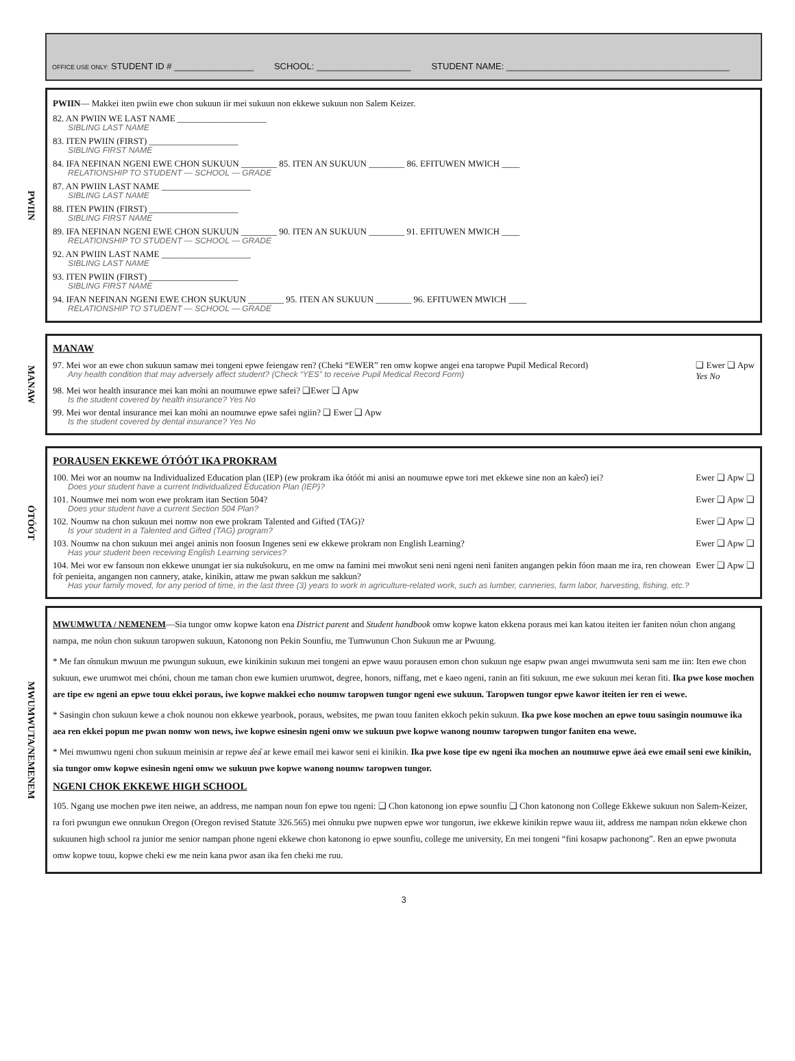OFFICE USE ONLY: STUDENT ID # ________________ SCHOOL: ___________________ STUDENT NAME: _____________________________________________
PWIIN
PWIIN— Makkei iten pwiin ewe chon sukuun iir mei sukuun non ekkewe sukuun non Salem Keizer.
82. AN PWIIN WE LAST NAME ____________________
SIBLING LAST NAME
83. ITEN PWIIN (FIRST) ____________________
SIBLING FIRST NAME
84. IFA NEFINAN NGENI EWE CHON SUKUUN ________ 85. ITEN AN SUKUUN ________ 86. EFITUWEN MWICH ____
RELATIONSHIP TO STUDENT — SCHOOL — GRADE
87. AN PWIIN LAST NAME ____________________
SIBLING LAST NAME
88. ITEN PWIIN (FIRST) ____________________
SIBLING FIRST NAME
89. IFA NEFINAN NGENI EWE CHON SUKUUN ________ 90. ITEN AN SUKUUN ________ 91. EFITUWEN MWICH ____
RELATIONSHIP TO STUDENT — SCHOOL — GRADE
92. AN PWIIN LAST NAME ____________________
SIBLING LAST NAME
93. ITEN PWIIN (FIRST) ____________________
SIBLING FIRST NAME
94. IFAN NEFINAN NGENI EWE CHON SUKUUN ________ 95. ITEN AN SUKUUN ________ 96. EFITUWEN MWICH ____
RELATIONSHIP TO STUDENT — SCHOOL — GRADE
MANAW
MANAW
97. Mei wor an ewe chon sukuun samaw mei tongeni epwe feiengaw ren? (Cheki “EWER” ren omw kopwe angei ena taropwe Pupil Medical Record)
Any health condition that may adversely affect student? (Check “YES” to receive Pupil Medical Record Form)
❑ Ewer ❑ Apw
Yes No
98. Mei wor health insurance mei kan mo̎ni an noumuwe epwe safei? ❑Ewer ❑ Apw
Is the student covered by health insurance? Yes No
99. Mei wor dental insurance mei kan mo̎ni an noumuwe epwe safei ngiin? ❑ Ewer ❑ Apw
Is the student covered by dental insurance? Yes No
ÓTÓÓT
PORAUSEN EKKEWE ÓTÓÓT IKA PROKRAM
100. Mei wor an noumw na Individualized Education plan (IEP) (ew prokram ika ótóót mi anisi an noumuwe epwe tori met ekkewe sine non an ka̎eo̎) iei?
Does your student have a current Individualized Education Plan (IEP)?
Ewer ❑ Apw ❑
101. Noumwe mei nom won ewe prokram itan Section 504?
Does your student have a current Section 504 Plan?
Ewer ❑ Apw ❑
102. Noumw na chon sukuun mei nomw non ewe prokram Talented and Gifted (TAG)?
Is your student in a Talented and Gifted (TAG) program?
Ewer ❑ Apw ❑
103. Noumw na chon sukuun mei angei aninis non foosun Ingenes seni ew ekkewe prokram non English Learning?
Has your student been receiving English Learning services?
Ewer ❑ Apw ❑
104. Mei wor ew fansoun non ekkewe unungat ier sia nuku̎sokuru, en me omw na famini mei mwo̎kut seni neni ngeni neni faniten angangen pekin fóon maan me ira, ren chowean fo̎r penieita, angangen non cannery, atake, kinikin, attaw me pwan sakkun me sakkun?
Has your family moved, for any period of time, in the last three (3) years to work in agriculture-related work, such as lumber, canneries, farm labor, harvesting, fishing, etc.?
Ewer ❑ Apw ❑
MWUMWUTA/NEMENEM
MWUMWUTA / NEMENEM—Sia tungor omw kopwe katon ena District parent and Student handbook omw kopwe katon ekkena poraus mei kan katou iteiten ier faniten no̎un chon angang nampa, me no̎un chon sukuun taropwen sukuun, Katonong non Pekin Sounfiu, me Tumwunun Chon Sukuun me ar Pwuung.
* Me fan o̎nnukun mwuun me pwungun sukuun, ewe kinikinin sukuun mei tongeni an epwe wauu porausen emon chon sukuun nge esapw pwan angei mwumwuta seni sam me iin: Iten ewe chon sukuun, ewe urumwot mei chóni, choun me taman chon ewe kumien urumwot, degree, honors, niffang, met e kaeo ngeni, ranin an fiti sukuun, me ewe sukuun mei keran fiti. Ika pwe kose mochen are tipe ew ngeni an epwe touu ekkei poraus, iwe kopwe makkei echo noumw taropwen tungor ngeni ewe sukuun. Taropwen tungor epwe kawor iteiten ier ren ei wewe.
* Sasingin chon sukuun kewe a chok nounou non ekkewe yearbook, poraus, websites, me pwan touu faniten ekkoch pekin sukuun. Ika pwe kose mochen an epwe touu sasingin noumuwe ika aea ren ekkei popun me pwan nomw won news, iwe kopwe esinesin ngeni omw we sukuun pwe kopwe wanong noumw taropwen tungor faniten ena wewe.
* Mei mwumwu ngeni chon sukuun meinisin ar repwe a̎ea̎ ar kewe email mei kawor seni ei kinikin. Ika pwe kose tipe ew ngeni ika mochen an noumuwe epwe a̎ea̎ ewe email seni ewe kinikin, sia tungor omw kopwe esinesin ngeni omw we sukuun pwe kopwe wanong noumw taropwen tungor.
NGENI CHOK EKKEWE HIGH SCHOOL
105. Ngang use mochen pwe iten neiwe, an address, me nampan noun fon epwe tou ngeni: ❑ Chon katonong ion epwe sounfiu ❑ Chon katonong non College Ekkewe sukuun non Salem-Keizer, ra fori pwungun ewe onnukun Oregon (Oregon revised Statute 326.565) mei o̎nnuku pwe nupwen epwe wor tungorun, iwe ekkewe kinikin repwe wauu iit, address me nampan no̎un ekkewe chon sukuunen high school ra junior me senior nampan phone ngeni ekkewe chon katonong io epwe sounfiu, college me university, En mei tongeni “fini kosapw pachonong”. Ren an epwe pwonuta omw kopwe touu, kopwe cheki ew me nein kana pwor asan ika fen cheki me ruu.
3